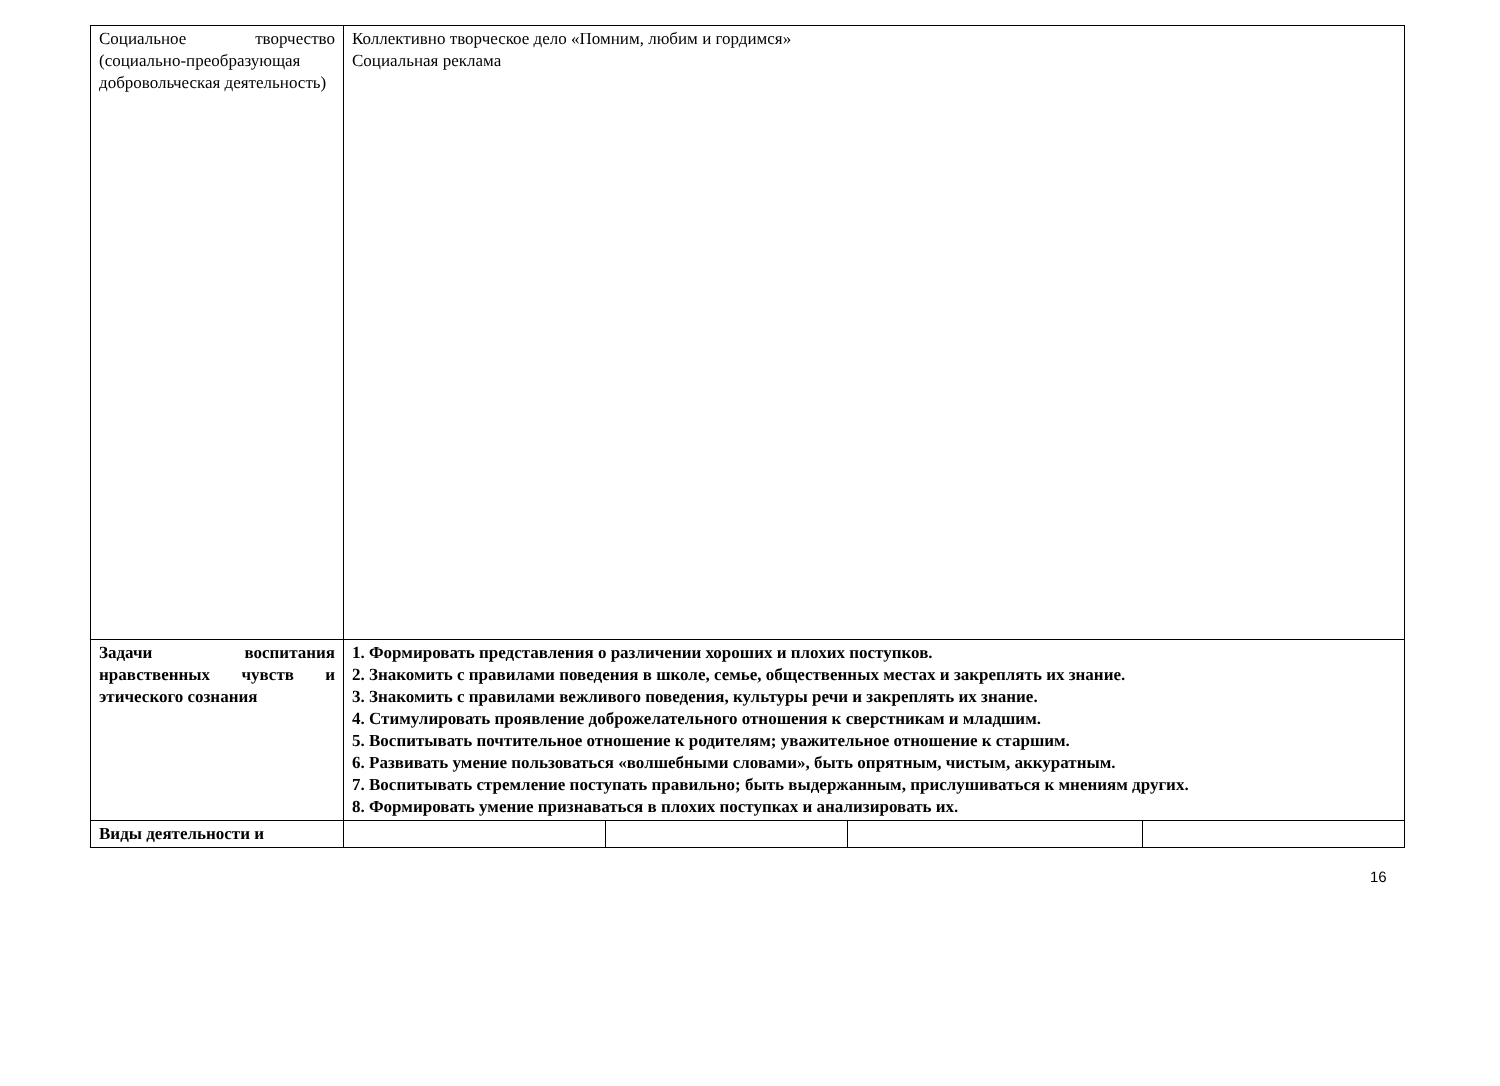| Социальное творчество (социально-преобразующая добровольческая деятельность) | Коллективно творческое дело «Помним, любим и гордимся» Социальная реклама | | | |
| Задачи воспитания нравственных чувств и этического сознания | 1. Формировать представления о различении хороших и плохих поступков. 2. Знакомить с правилами поведения в школе, семье, общественных местах и закреплять их знание. 3. Знакомить с правилами вежливого поведения, культуры речи и закреплять их знание. 4. Стимулировать проявление доброжелательного отношения к сверстникам и младшим. 5. Воспитывать почтительное отношение к родителям; уважительное отношение к старшим. 6. Развивать умение пользоваться «волшебными словами», быть опрятным, чистым, аккуратным. 7. Воспитывать стремление поступать правильно; быть выдержанным, прислушиваться к мнениям других. 8. Формировать умение признаваться в плохих поступках и анализировать их. | | | |
| Виды деятельности и | | | | |
16